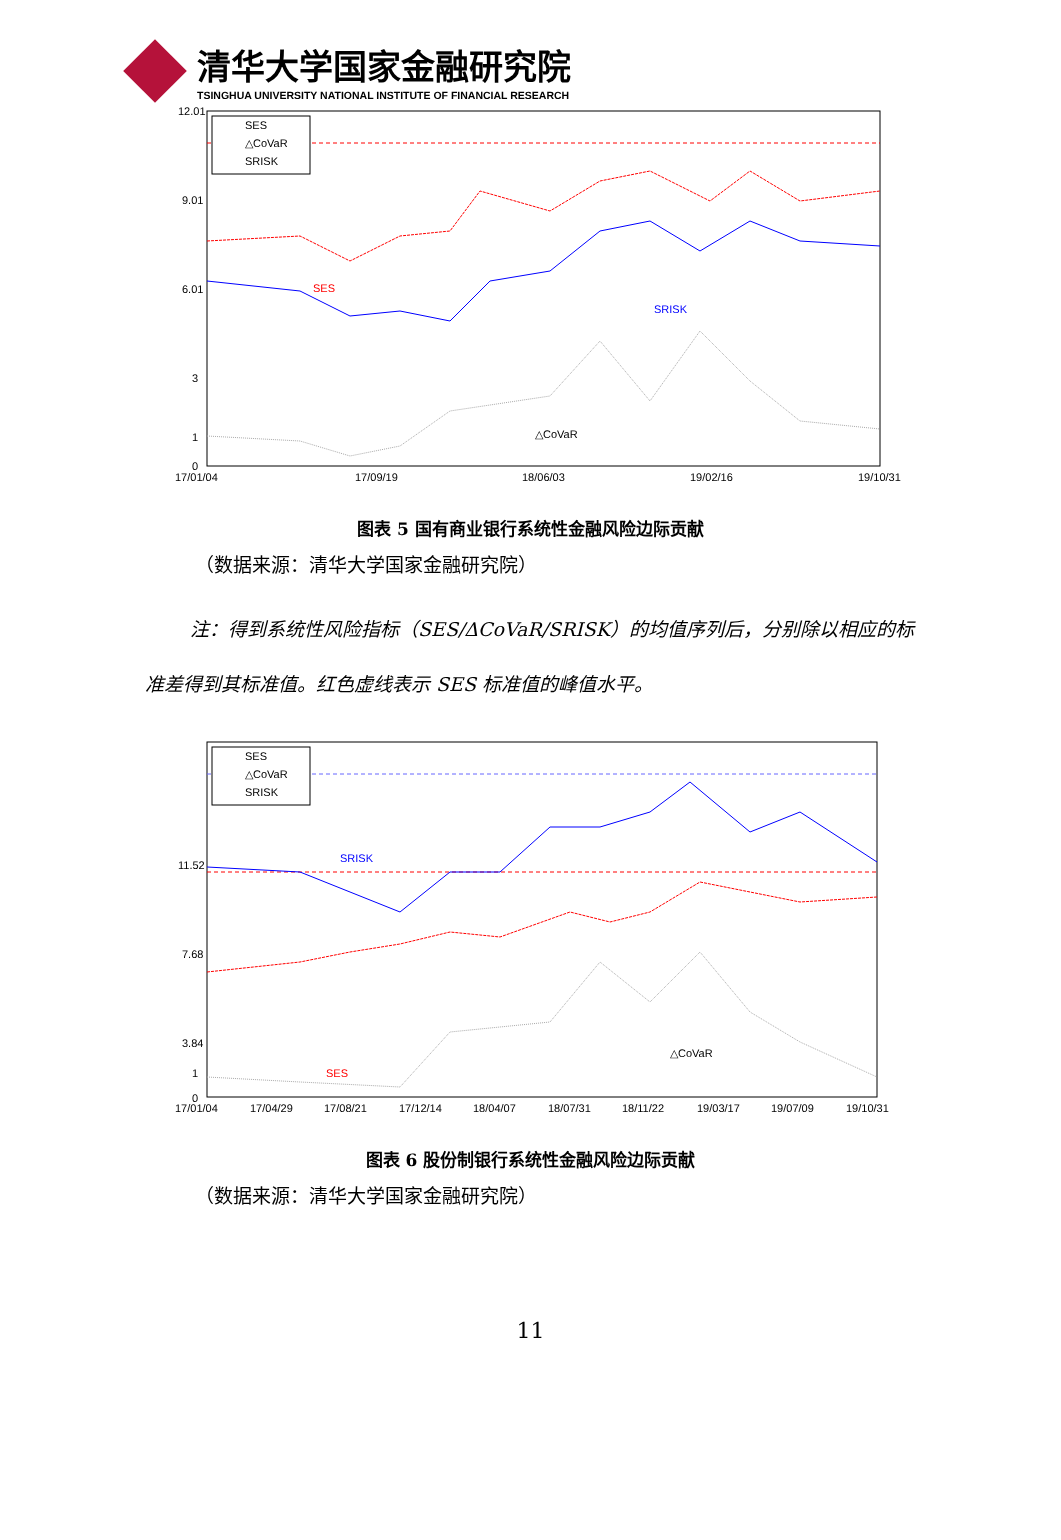清华大学国家金融研究院
TSINGHUA UNIVERSITY NATIONAL INSTITUTE OF FINANCIAL RESEARCH
12.01
9.01
6.01
3
1
0
17/01/04
17/09/19
18/06/03
19/02/16
19/10/31
SES
△CoVaR
SRISK
SES
SRISK
△CoVaR
图表 5 国有商业银行系统性金融风险边际贡献
（数据来源：清华大学国家金融研究院）
注：得到系统性风险指标（SES/ΔCoVaR/SRISK）的均值序列后，分别除以相应的标准差得到其标准值。红色虚线表示 SES 标准值的峰值水平。
11.52
7.68
3.84
1
0
17/01/04
17/04/29
17/08/21
17/12/14
18/04/07
18/07/31
18/11/22
19/03/17
19/07/09
19/10/31
SES
△CoVaR
SRISK
SRISK
SES
△CoVaR
图表 6 股份制银行系统性金融风险边际贡献
（数据来源：清华大学国家金融研究院）
11